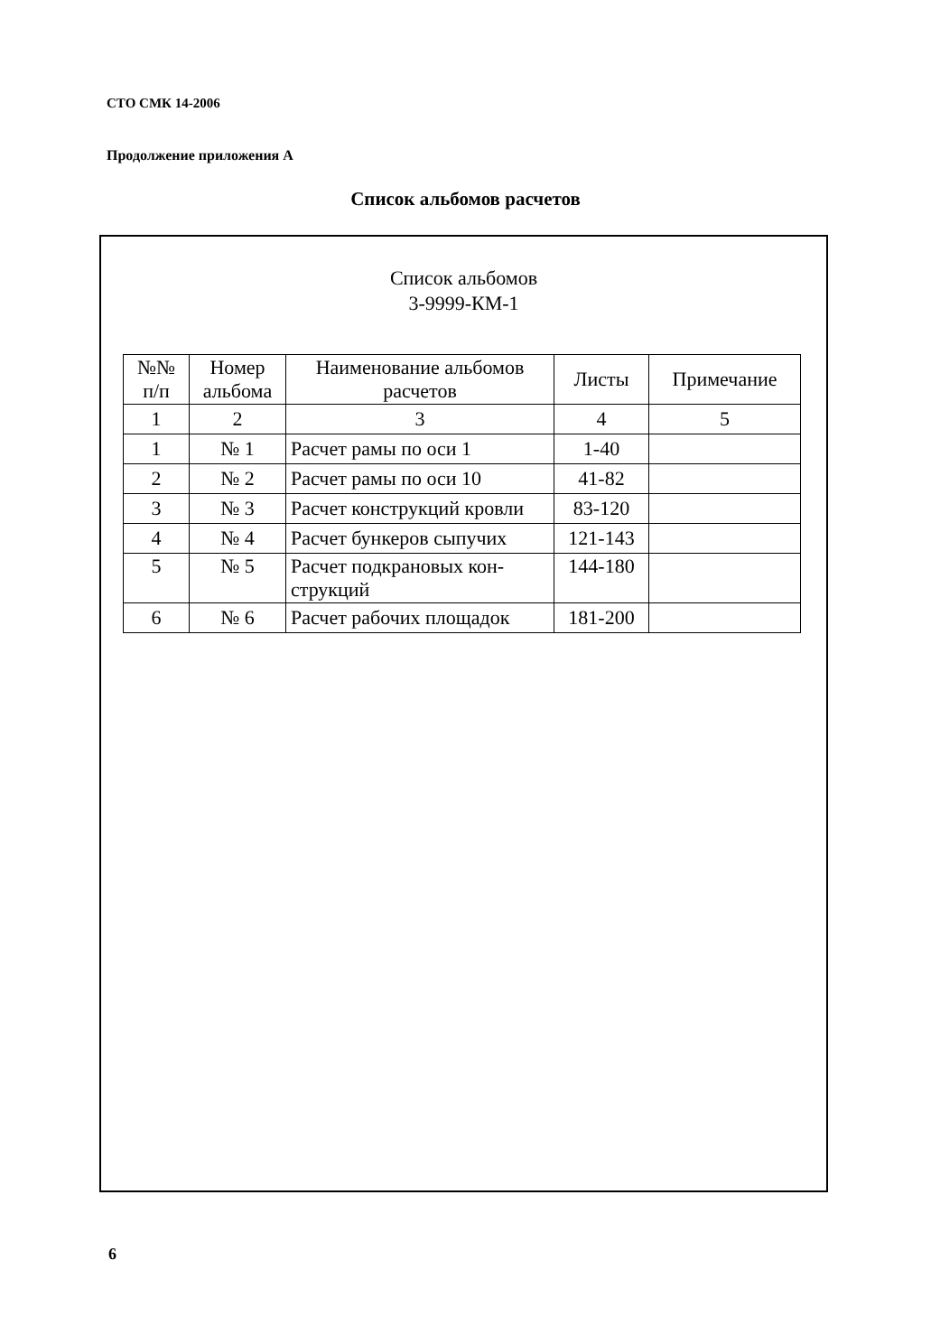СТО СМК 14-2006
Продолжение приложения А
Список альбомов расчетов
Список альбомов
3-9999-КМ-1
| №№ п/п | Номер альбома | Наименование альбомов расчетов | Листы | Примечание |
| --- | --- | --- | --- | --- |
| 1 | 2 | 3 | 4 | 5 |
| 1 | № 1 | Расчет рамы по оси 1 | 1-40 | |
| 2 | № 2 | Расчет рамы по оси 10 | 41-82 | |
| 3 | № 3 | Расчет конструкций кровли | 83-120 | |
| 4 | № 4 | Расчет бункеров сыпучих | 121-143 | |
| 5 | № 5 | Расчет подкрановых кон- струкций | 144-180 | |
| 6 | № 6 | Расчет рабочих площадок | 181-200 | |
6